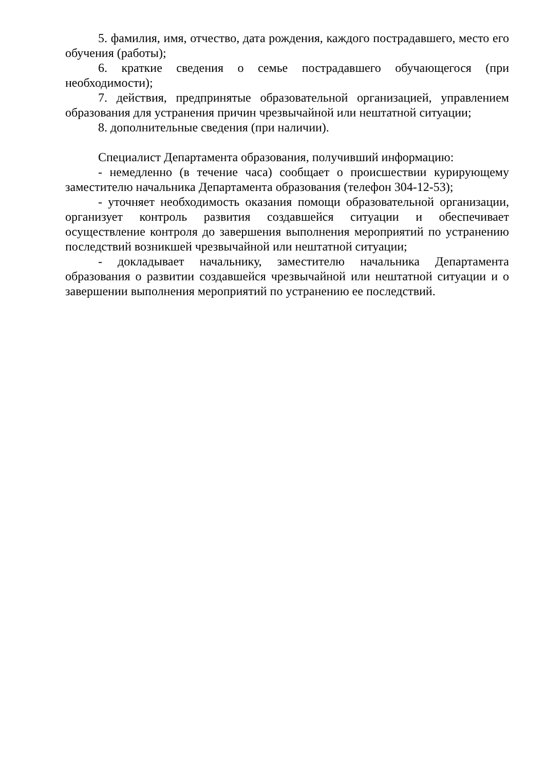5. фамилия, имя, отчество, дата рождения, каждого пострадавшего, место его обучения (работы);
6. краткие сведения о семье пострадавшего обучающегося (при необходимости);
7. действия, предпринятые образовательной организацией, управлением образования для устранения причин чрезвычайной или нештатной ситуации;
8. дополнительные сведения (при наличии).
Специалист Департамента образования, получивший информацию:
- немедленно (в течение часа) сообщает о происшествии курирующему заместителю начальника Департамента образования (телефон 304-12-53);
- уточняет необходимость оказания помощи образовательной организации, организует контроль развития создавшейся ситуации и обеспечивает осуществление контроля до завершения выполнения мероприятий по устранению последствий возникшей чрезвычайной или нештатной ситуации;
- докладывает начальнику, заместителю начальника Департамента образования о развитии создавшейся чрезвычайной или нештатной ситуации и о завершении выполнения мероприятий по устранению ее последствий.